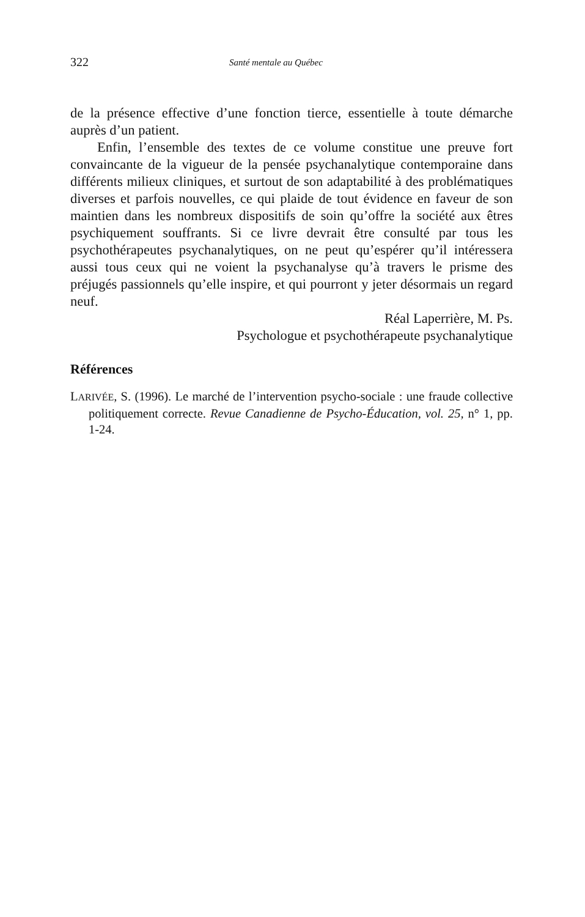322 Santé mentale au Québec
de la présence effective d’une fonction tierce, essentielle à toute démarche auprès d’un patient.
Enfin, l’ensemble des textes de ce volume constitue une preuve fort convaincante de la vigueur de la pensée psychanalytique contemporaine dans différents milieux cliniques, et surtout de son adaptabilité à des problématiques diverses et parfois nouvelles, ce qui plaide de tout évidence en faveur de son maintien dans les nombreux dispositifs de soin qu’offre la société aux êtres psychiquement souffrants. Si ce livre devrait être consulté par tous les psychothérapeutes psychanalytiques, on ne peut qu’espérer qu’il intéressera aussi tous ceux qui ne voient la psychanalyse qu’à travers le prisme des préjugés passionnels qu’elle inspire, et qui pourront y jeter désormais un regard neuf.
Réal Laperrière, M. Ps.
Psychologue et psychothérapeute psychanalytique
Références
LARIVÉE, S. (1996). Le marché de l’intervention psycho-sociale : une fraude collective politiquement correcte. Revue Canadienne de Psycho-Éducation, vol. 25, n° 1, pp. 1-24.